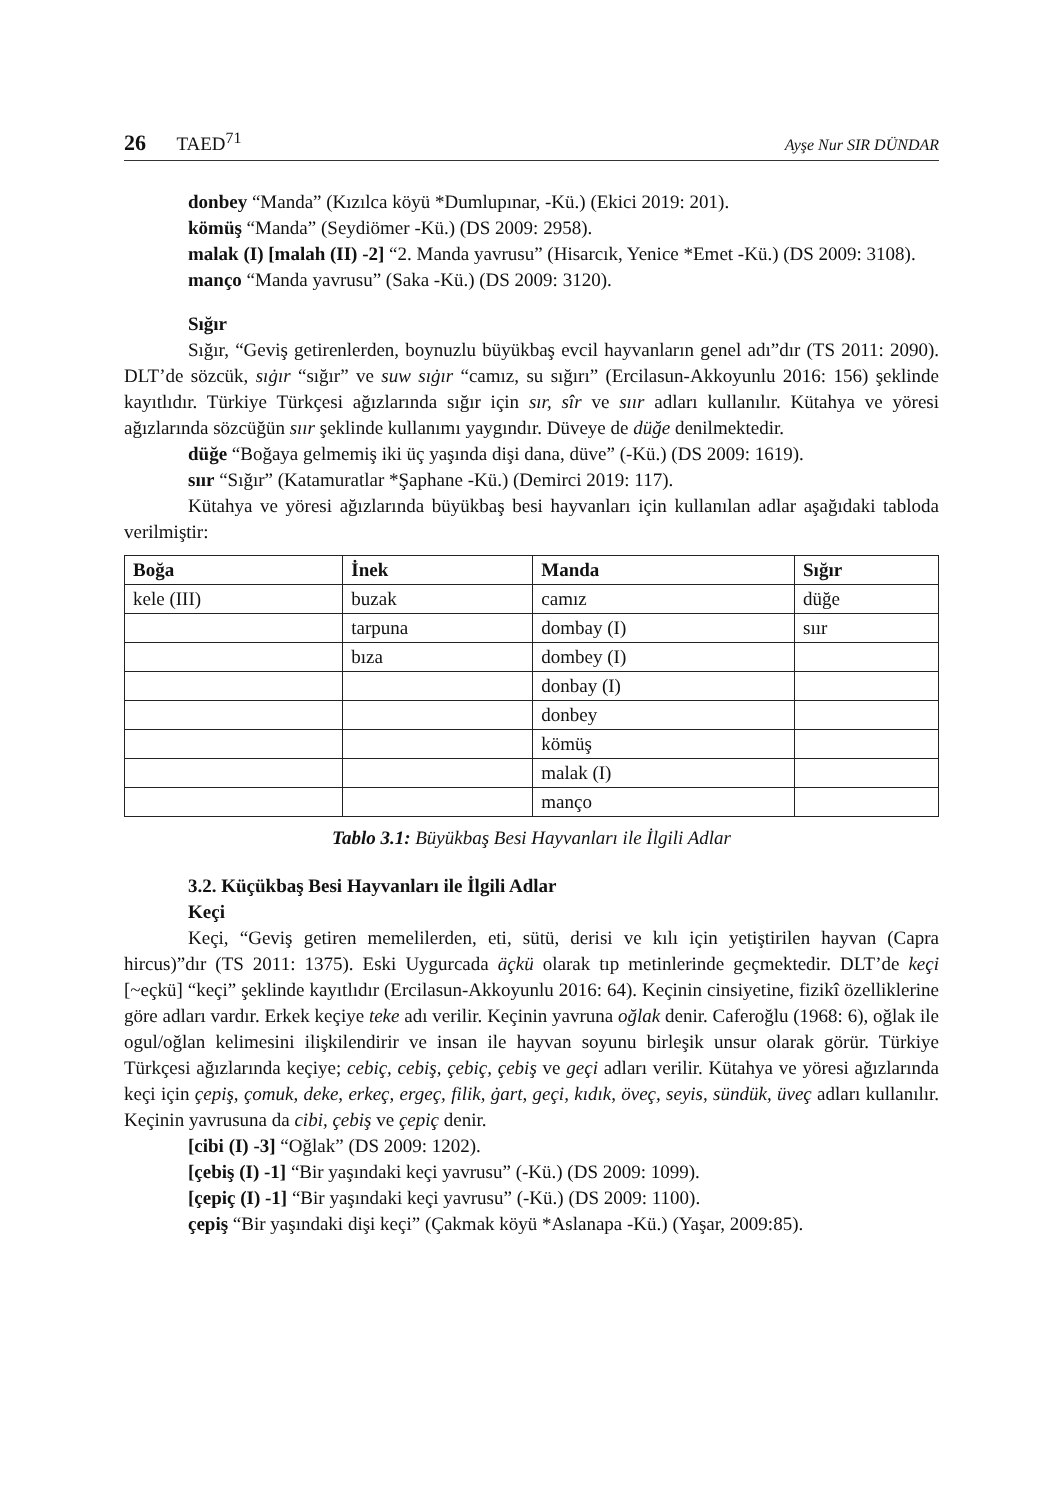26 TAED<sup>71</sup> Ayşe Nur SIR DÜNDAR
donbey “Manda” (Kızılca köyü *Dumlupınar, -Kü.) (Ekici 2019: 201).
kömüş “Manda” (Seydiömer -Kü.) (DS 2009: 2958).
malak (I) [malah (II) -2] “2. Manda yavrusu” (Hisarcık, Yenice *Emet -Kü.) (DS 2009: 3108).
manço “Manda yavrusu” (Saka -Kü.) (DS 2009: 3120).
Sığır
Sığır, “Geviş getirenlerden, boynuzlu büyükbaş evcil hayvanların genel adı”dır (TS 2011: 2090). DLT’de sözcük, sıġır “sığır” ve suw sıġır “camız, su sığırı” (Ercilasun-Akkoyunlu 2016: 156) şeklinde kayıtlıdır. Türkiye Türkçesi ağızlarında sığır için sır, sîr ve sıır adları kullanılır. Kütahya ve yöresi ağızlarında sözcüğün sıır şeklinde kullanımı yaygındır. Düveye de düğe denilmektedir.
düğe “Boğaya gelmemiş iki üç yaşında dişi dana, düve” (-Kü.) (DS 2009: 1619).
sıır “Sığır” (Katamuratlar *Şaphane -Kü.) (Demirci 2019: 117).
Kütahya ve yöresi ağızlarında büyükbaş besi hayvanları için kullanılan adlar aşağıdaki tabloda verilmiştir:
| Boğa | İnek | Manda | Sığır |
| --- | --- | --- | --- |
| kele (III) | buzak | camız | düğe |
| | tarpuna | dombay (I) | sıır |
| | bıza | dombey (I) | |
| | | donbay (I) | |
| | | donbey | |
| | | kömüş | |
| | | malak (I) | |
| | | manço | |
Tablo 3.1: Büyükbaş Besi Hayvanları ile İlgili Adlar
3.2. Küçükbaş Besi Hayvanları ile İlgili Adlar
Keçi
Keçi, “Geviş getiren memelilerden, eti, sütü, derisi ve kılı için yetiştirilen hayvan (Capra hircus)”dır (TS 2011: 1375). Eski Uygurcada äçkü olarak tıp metinlerinde geçmektedir. DLT’de keçi [~eçkü] “keçi” şeklinde kayıtlıdır (Ercilasun-Akkoyunlu 2016: 64). Keçinin cinsiyetine, fizikî özelliklerine göre adları vardır. Erkek keçiye teke adı verilir. Keçinin yavruna oğlak denir. Caferoğlu (1968: 6), oğlak ile ogul/oğlan kelimesini ilişkilendirir ve insan ile hayvan soyunu birleşik unsur olarak görür. Türkiye Türkçesi ağızlarında keçiye; cebiç, cebiş, çebiç, çebiş ve geçi adları verilir. Kütahya ve yöresi ağızlarında keçi için çepiş, çomuk, deke, erkeç, ergeç, filik, ġart, geçi, kıdık, öveç, seyis, sündük, üveç adları kullanılır. Keçinin yavrusuna da cibi, çebiş ve çepiç denir.
[cibi (I) -3] “Oğlak” (DS 2009: 1202).
[çebiş (I) -1] “Bir yaşındaki keçi yavrusu” (-Kü.) (DS 2009: 1099).
[çepiç (I) -1] “Bir yaşındaki keçi yavrusu” (-Kü.) (DS 2009: 1100).
çepiş “Bir yaşındaki dişi keçi” (Çakmak köyü *Aslanapa -Kü.) (Yaşar, 2009:85).